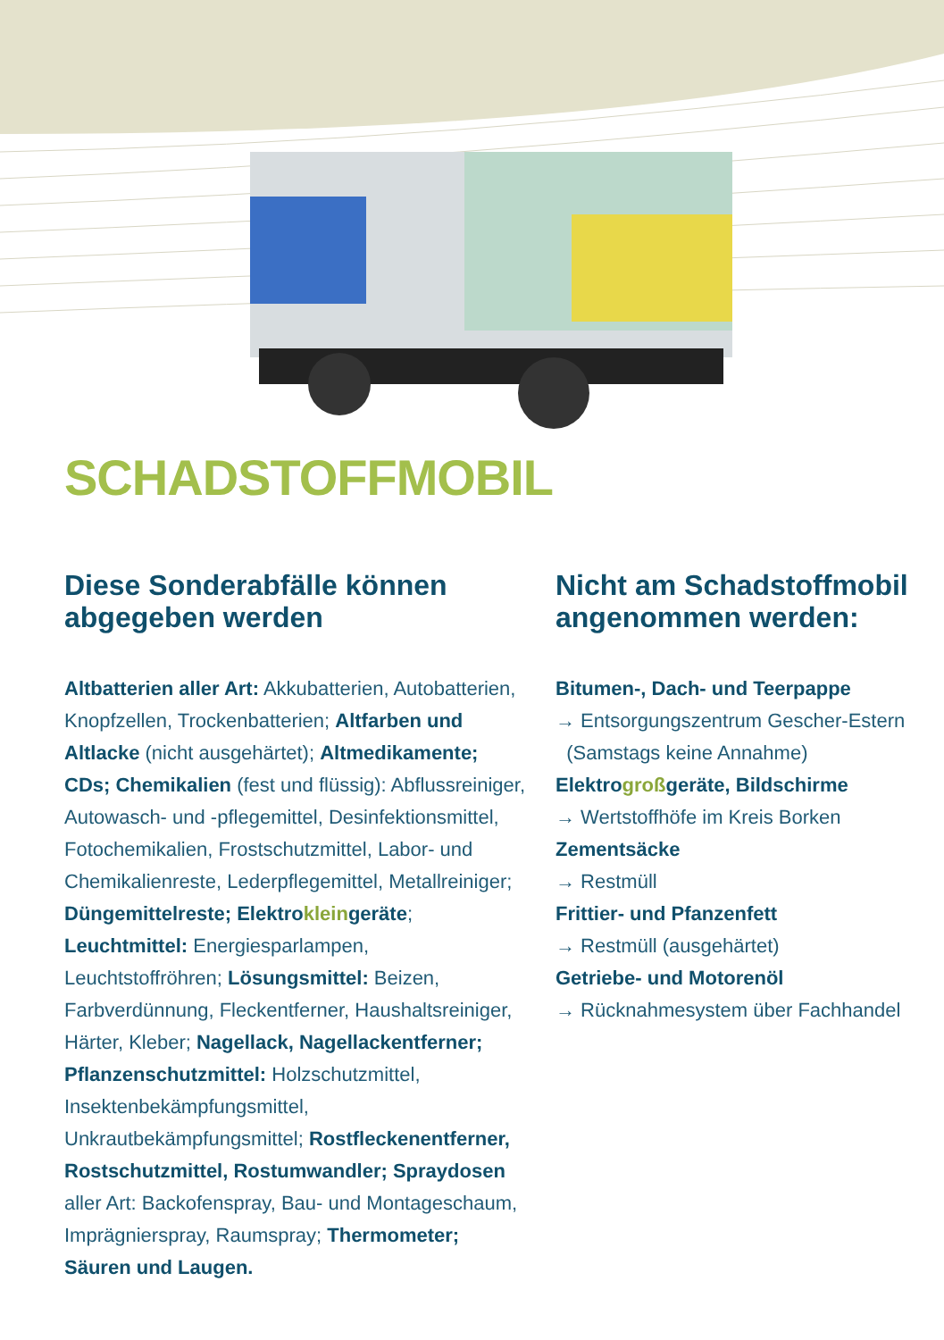SCHADSTOFFMOBIL
Diese Sonderabfälle können abgegeben werden
Altbatterien aller Art: Akkubatterien, Autobatterien, Knopfzellen, Trockenbatterien; Altfarben und Altlacke (nicht ausgehärtet); Altmedikamente; CDs; Chemikalien (fest und flüssig): Abflussreiniger, Autowasch- und -pflegemittel, Desinfektionsmittel, Fotochemikalien, Frostschutzmittel, Labor- und Chemikalienreste, Lederpflegemittel, Metallreiniger; Düngemittelreste; Elektrokleingeräte; Leuchtmittel: Energiesparlampen, Leuchtstoffröhren; Lösungsmittel: Beizen, Farbverdünnung, Fleckentferner, Haushaltsreiniger, Härter, Kleber; Nagellack, Nagellackentferner; Pflanzenschutzmittel: Holzschutzmittel, Insektenbekämpfungsmittel, Unkrautbekämpfungsmittel; Rostfleckenentferner, Rostschutzmittel, Rostumwandler; Spraydosen aller Art: Backofenspray, Bau- und Montageschaum, Imprägnierspray, Raumspray; Thermometer; Säuren und Laugen.
Nicht am Schadstoffmobil angenommen werden:
Bitumen-, Dach- und Teerpappe
→ Entsorgungszentrum Gescher-Estern
(Samstags keine Annahme)
Elektrogroßgeräte, Bildschirme
→ Wertstoffhöfe im Kreis Borken
Zementsäcke
→ Restmüll
Frittier- und Pfanzenfett
→ Restmüll (ausgehärtet)
Getriebe- und Motorenöl
→ Rücknahmesystem über Fachhandel